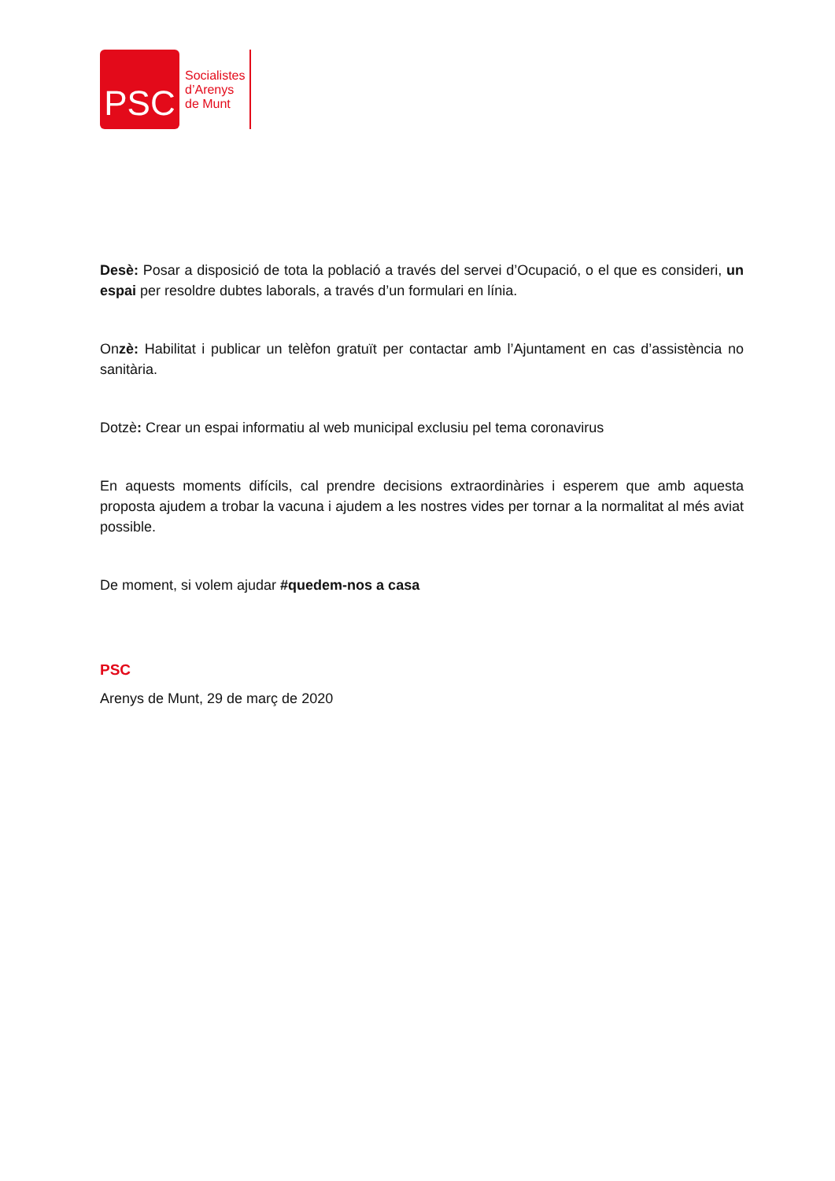PSC
Socialistes
d’Arenys
de Munt
Desè: Posar a disposició de tota la població a través del servei d’Ocupació, o el que es consideri, un espai per resoldre dubtes laborals, a través d’un formulari en línia.
Onzè: Habilitat i publicar un telèfon gratuït per contactar amb l’Ajuntament en cas d’assistència no sanitària.
Dotzè: Crear un espai informatiu al web municipal exclusiu pel tema coronavirus
En aquests moments difícils, cal prendre decisions extraordinàries i esperem que amb aquesta proposta ajudem a trobar la vacuna i ajudem a les nostres vides per tornar a la normalitat al més aviat possible.
De moment, si volem ajudar #quedem-nos a casa
PSC
Arenys de Munt, 29 de març de 2020